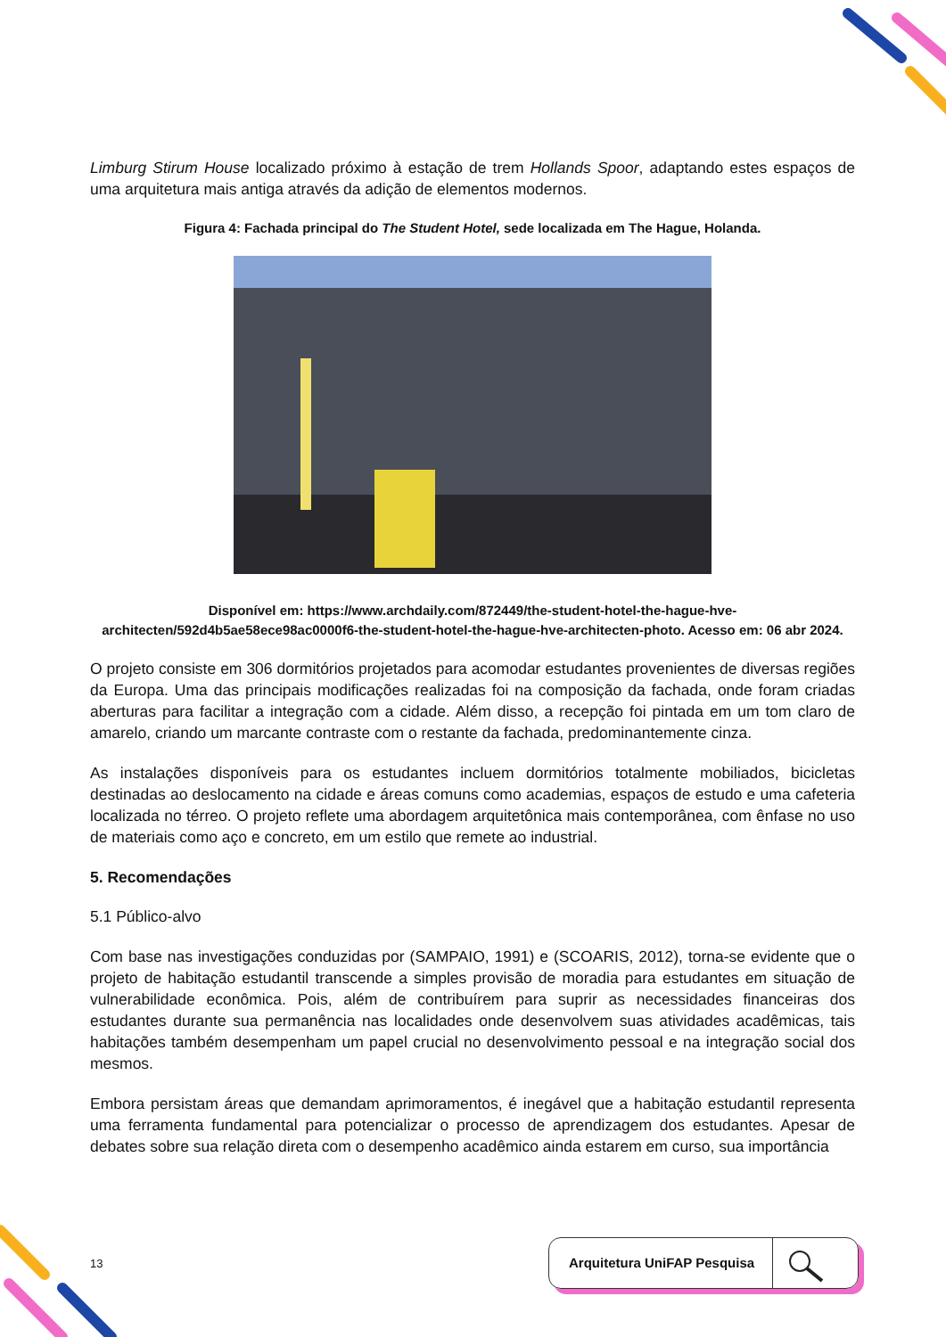Limburg Stirum House localizado próximo à estação de trem Hollands Spoor, adaptando estes espaços de uma arquitetura mais antiga através da adição de elementos modernos.
Figura 4: Fachada principal do The Student Hotel, sede localizada em The Hague, Holanda.
Disponível em: https://www.archdaily.com/872449/the-student-hotel-the-hague-hve-architecten/592d4b5ae58ece98ac0000f6-the-student-hotel-the-hague-hve-architecten-photo. Acesso em: 06 abr 2024.
O projeto consiste em 306 dormitórios projetados para acomodar estudantes provenientes de diversas regiões da Europa. Uma das principais modificações realizadas foi na composição da fachada, onde foram criadas aberturas para facilitar a integração com a cidade. Além disso, a recepção foi pintada em um tom claro de amarelo, criando um marcante contraste com o restante da fachada, predominantemente cinza.
As instalações disponíveis para os estudantes incluem dormitórios totalmente mobiliados, bicicletas destinadas ao deslocamento na cidade e áreas comuns como academias, espaços de estudo e uma cafeteria localizada no térreo. O projeto reflete uma abordagem arquitetônica mais contemporânea, com ênfase no uso de materiais como aço e concreto, em um estilo que remete ao industrial.
5. Recomendações
5.1 Público-alvo
Com base nas investigações conduzidas por (SAMPAIO, 1991) e (SCOARIS, 2012), torna-se evidente que o projeto de habitação estudantil transcende a simples provisão de moradia para estudantes em situação de vulnerabilidade econômica. Pois, além de contribuírem para suprir as necessidades financeiras dos estudantes durante sua permanência nas localidades onde desenvolvem suas atividades acadêmicas, tais habitações também desempenham um papel crucial no desenvolvimento pessoal e na integração social dos mesmos.
Embora persistam áreas que demandam aprimoramentos, é inegável que a habitação estudantil representa uma ferramenta fundamental para potencializar o processo de aprendizagem dos estudantes. Apesar de debates sobre sua relação direta com o desempenho acadêmico ainda estarem em curso, sua importância
13
Arquitetura UniFAP Pesquisa